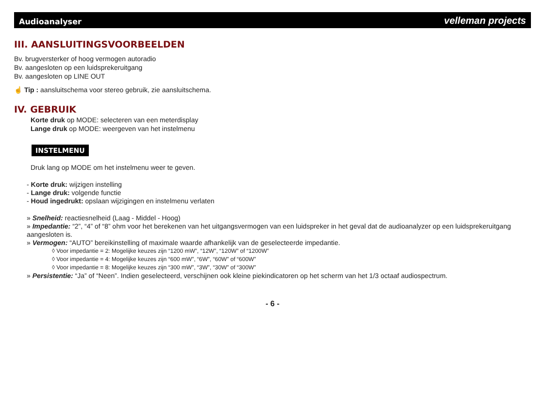Audioanalyser velleman projects
III. AANSLUITINGSVOORBEELDEN
Bv. brugversterker of hoog vermogen autoradio
Bv. aangesloten op een luidsprekeruitgang
Bv. aangesloten op LINE OUT
☝ Tip : aansluitschema voor stereo gebruik, zie aansluitschema.
IV. GEBRUIK
Korte druk op MODE: selecteren van een meterdisplay
Lange druk op MODE: weergeven van het instelmenu
INSTELMENU
Druk lang op MODE om het instelmenu weer te geven.
- Korte druk: wijzigen instelling
- Lange druk: volgende functie
- Houd ingedrukt: opslaan wijzigingen en instelmenu verlaten
» Snelheid: reactiesnelheid (Laag - Middel - Hoog)
» Impedantie: “2”, “4” of “8” ohm voor het berekenen van het uitgangsvermogen van een luidspreker in het geval dat de audioanalyzer op een luidsprekeruitgang aangesloten is.
» Vermogen: “AUTO” bereikinstelling of maximale waarde afhankelijk van de geselecteerde impedantie.
◊ Voor impedantie = 2: Mogelijke keuzes zijn “1200 mW”, “12W”, “120W” of “1200W”
◊ Voor impedantie = 4: Mogelijke keuzes zijn “600 mW”, “6W”, “60W” of “600W”
◊ Voor impedantie = 8: Mogelijke keuzes zijn “300 mW”, “3W”, “30W” of “300W”
» Persistentie: “Ja” of “Neen”. Indien geselecteerd, verschijnen ook kleine piekindicatoren op het scherm van het 1/3 octaaf audiospectrum.
- 6 -